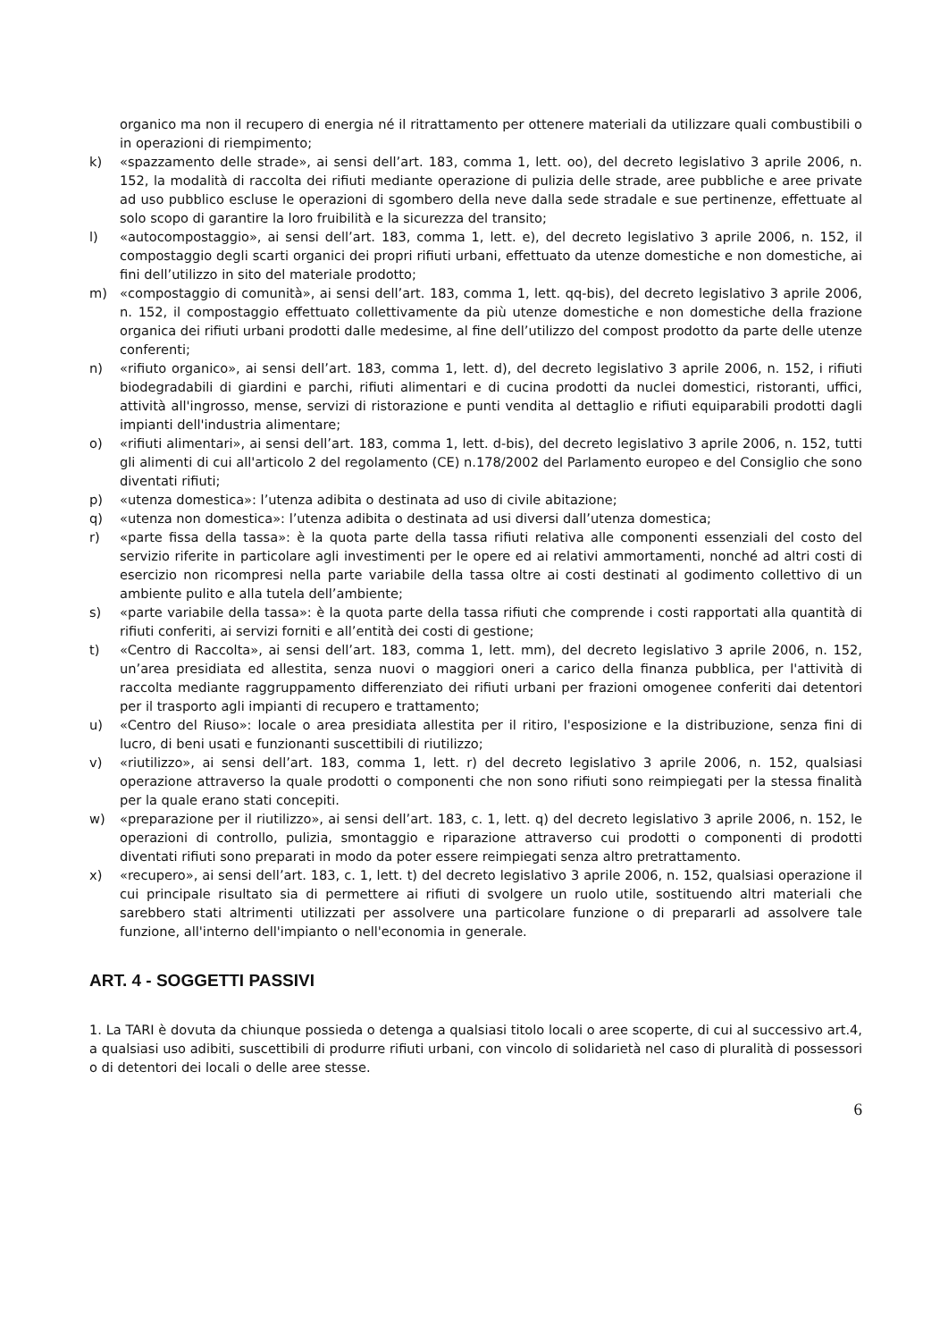organico ma non il recupero di energia né il ritrattamento per ottenere materiali da utilizzare quali combustibili o in operazioni di riempimento;
k) «spazzamento delle strade», ai sensi dell’art. 183, comma 1, lett. oo), del decreto legislativo 3 aprile 2006, n. 152, la modalità di raccolta dei rifiuti mediante operazione di pulizia delle strade, aree pubbliche e aree private ad uso pubblico escluse le operazioni di sgombero della neve dalla sede stradale e sue pertinenze, effettuate al solo scopo di garantire la loro fruibilità e la sicurezza del transito;
l) «autocompostaggio», ai sensi dell’art. 183, comma 1, lett. e), del decreto legislativo 3 aprile 2006, n. 152, il compostaggio degli scarti organici dei propri rifiuti urbani, effettuato da utenze domestiche e non domestiche, ai fini dell’utilizzo in sito del materiale prodotto;
m) «compostaggio di comunità», ai sensi dell’art. 183, comma 1, lett. qq-bis), del decreto legislativo 3 aprile 2006, n. 152, il compostaggio effettuato collettivamente da più utenze domestiche e non domestiche della frazione organica dei rifiuti urbani prodotti dalle medesime, al fine dell’utilizzo del compost prodotto da parte delle utenze conferenti;
n) «rifiuto organico», ai sensi dell’art. 183, comma 1, lett. d), del decreto legislativo 3 aprile 2006, n. 152, i rifiuti biodegradabili di giardini e parchi, rifiuti alimentari e di cucina prodotti da nuclei domestici, ristoranti, uffici, attività all'ingrosso, mense, servizi di ristorazione e punti vendita al dettaglio e rifiuti equiparabili prodotti dagli impianti dell'industria alimentare;
o) «rifiuti alimentari», ai sensi dell’art. 183, comma 1, lett. d-bis), del decreto legislativo 3 aprile 2006, n. 152, tutti gli alimenti di cui all'articolo 2 del regolamento (CE) n.178/2002 del Parlamento europeo e del Consiglio che sono diventati rifiuti;
p) «utenza domestica»: l’utenza adibita o destinata ad uso di civile abitazione;
q) «utenza non domestica»: l’utenza adibita o destinata ad usi diversi dall’utenza domestica;
r) «parte fissa della tassa»: è la quota parte della tassa rifiuti relativa alle componenti essenziali del costo del servizio riferite in particolare agli investimenti per le opere ed ai relativi ammortamenti, nonché ad altri costi di esercizio non ricompresi nella parte variabile della tassa oltre ai costi destinati al godimento collettivo di un ambiente pulito e alla tutela dell’ambiente;
s) «parte variabile della tassa»: è la quota parte della tassa rifiuti che comprende i costi rapportati alla quantità di rifiuti conferiti, ai servizi forniti e all’entità dei costi di gestione;
t) «Centro di Raccolta», ai sensi dell’art. 183, comma 1, lett. mm), del decreto legislativo 3 aprile 2006, n. 152, un’area presidiata ed allestita, senza nuovi o maggiori oneri a carico della finanza pubblica, per l'attività di raccolta mediante raggruppamento differenziato dei rifiuti urbani per frazioni omogenee conferiti dai detentori per il trasporto agli impianti di recupero e trattamento;
u) «Centro del Riuso»: locale o area presidiata allestita per il ritiro, l'esposizione e la distribuzione, senza fini di lucro, di beni usati e funzionanti suscettibili di riutilizzo;
v) «riutilizzo», ai sensi dell’art. 183, comma 1, lett. r) del decreto legislativo 3 aprile 2006, n. 152, qualsiasi operazione attraverso la quale prodotti o componenti che non sono rifiuti sono reimpiegati per la stessa finalità per la quale erano stati concepiti.
w) «preparazione per il riutilizzo», ai sensi dell’art. 183, c. 1, lett. q) del decreto legislativo 3 aprile 2006, n. 152, le operazioni di controllo, pulizia, smontaggio e riparazione attraverso cui prodotti o componenti di prodotti diventati rifiuti sono preparati in modo da poter essere reimpiegati senza altro pretrattamento.
x) «recupero», ai sensi dell’art. 183, c. 1, lett. t) del decreto legislativo 3 aprile 2006, n. 152, qualsiasi operazione il cui principale risultato sia di permettere ai rifiuti di svolgere un ruolo utile, sostituendo altri materiali che sarebbero stati altrimenti utilizzati per assolvere una particolare funzione o di prepararli ad assolvere tale funzione, all'interno dell'impianto o nell'economia in generale.
ART. 4 - SOGGETTI PASSIVI
1. La TARI è dovuta da chiunque possieda o detenga a qualsiasi titolo locali o aree scoperte, di cui al successivo art.4, a qualsiasi uso adibiti, suscettibili di produrre rifiuti urbani, con vincolo di solidarietà nel caso di pluralità di possessori o di detentori dei locali o delle aree stesse.
6